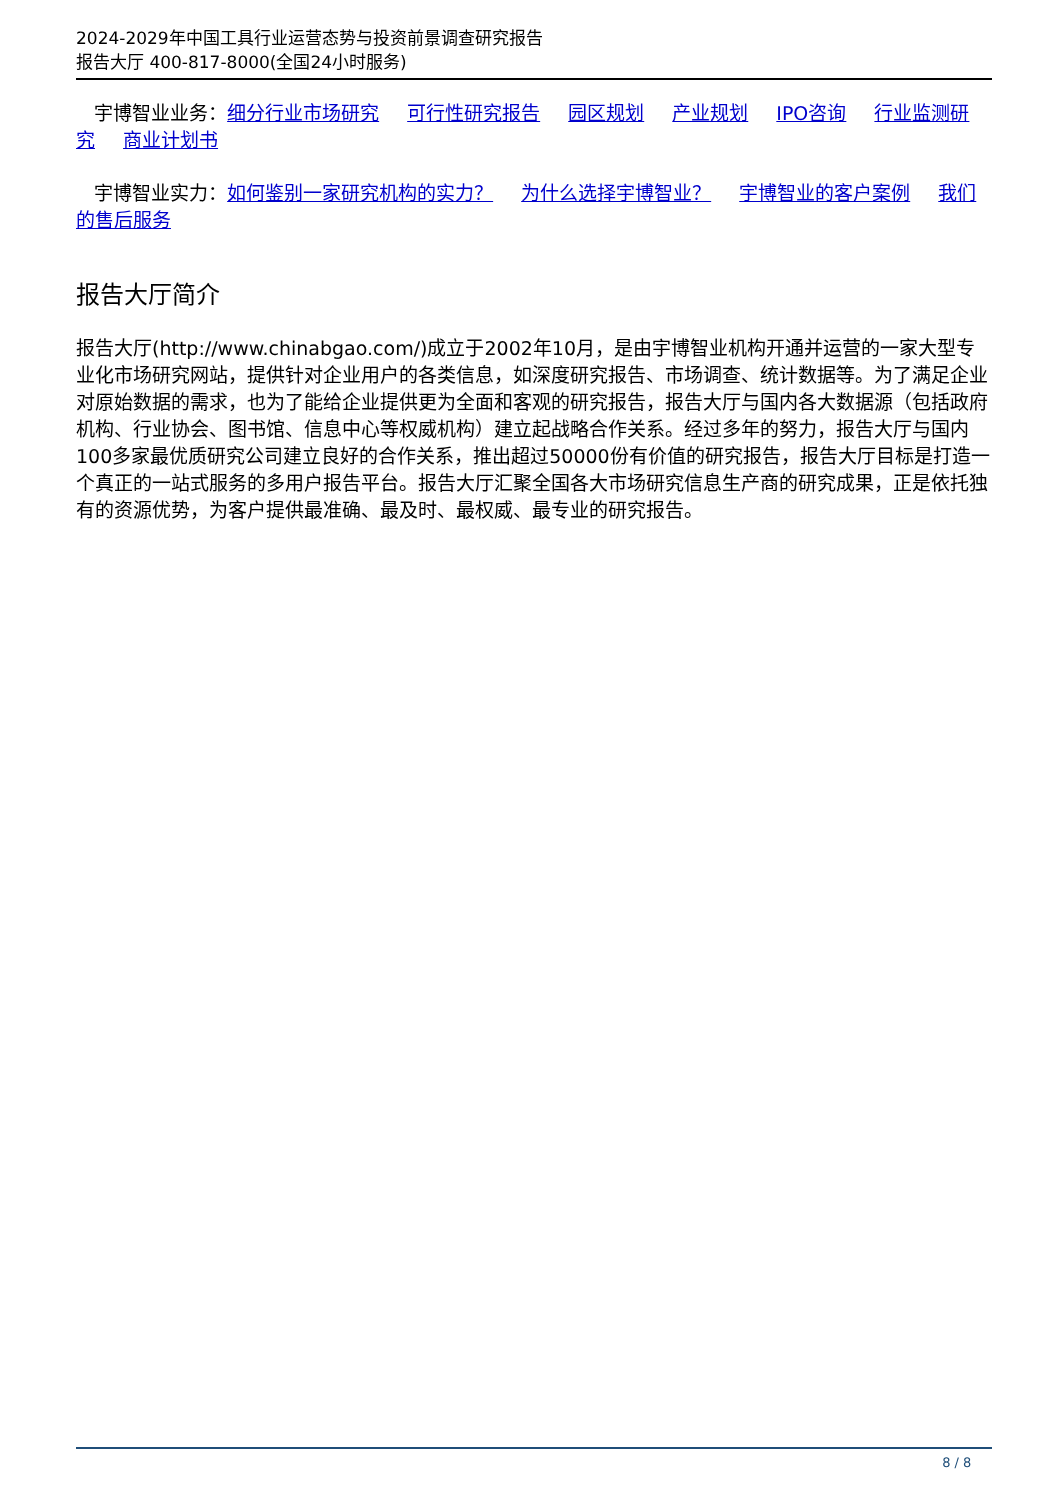2024-2029年中国工具行业运营态势与投资前景调查研究报告
报告大厅 400-817-8000(全国24小时服务)
宇博智业业务：细分行业市场研究 可行性研究报告 园区规划 产业规划 IPO咨询 行业监测研究 商业计划书
宇博智业实力：如何鉴别一家研究机构的实力？ 为什么选择宇博智业？ 宇博智业的客户案例 我们的售后服务
报告大厅简介
报告大厅(http://www.chinabgao.com/)成立于2002年10月，是由宇博智业机构开通并运营的一家大型专业化市场研究网站，提供针对企业用户的各类信息，如深度研究报告、市场调查、统计数据等。为了满足企业对原始数据的需求，也为了能给企业提供更为全面和客观的研究报告，报告大厅与国内各大数据源（包括政府机构、行业协会、图书馆、信息中心等权威机构）建立起战略合作关系。经过多年的努力，报告大厅与国内100多家最优质研究公司建立良好的合作关系，推出超过50000份有价值的研究报告，报告大厅目标是打造一个真正的一站式服务的多用户报告平台。报告大厅汇聚全国各大市场研究信息生产商的研究成果，正是依托独有的资源优势，为客户提供最准确、最及时、最权威、最专业的研究报告。
8 / 8